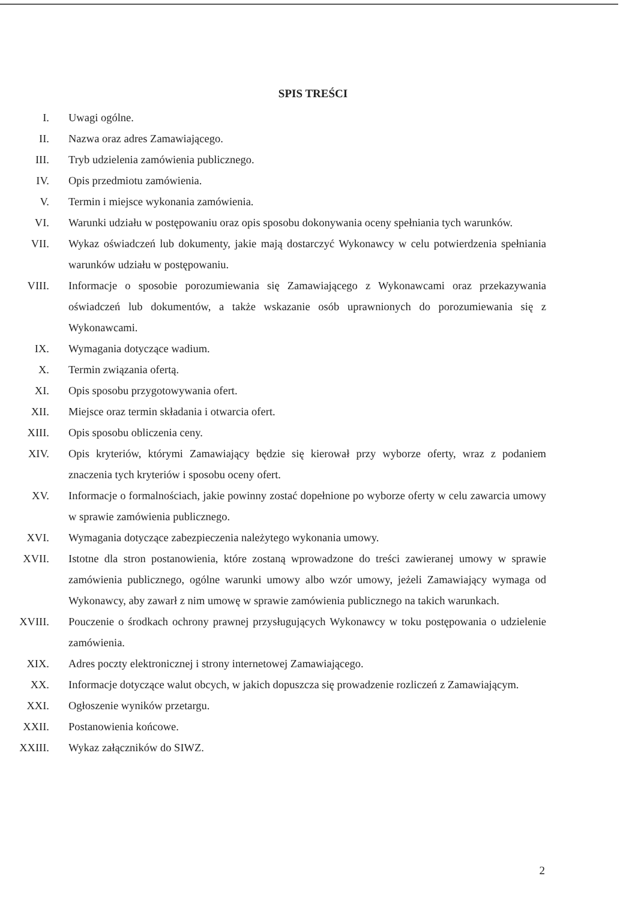SPIS TREŚCI
I. Uwagi ogólne.
II. Nazwa oraz adres Zamawiającego.
III. Tryb udzielenia zamówienia publicznego.
IV. Opis przedmiotu zamówienia.
V. Termin i miejsce wykonania zamówienia.
VI. Warunki udziału w postępowaniu oraz opis sposobu dokonywania oceny spełniania tych warunków.
VII. Wykaz oświadczeń lub dokumenty, jakie mają dostarczyć Wykonawcy w celu potwierdzenia spełniania warunków udziału w postępowaniu.
VIII. Informacje o sposobie porozumiewania się Zamawiającego z Wykonawcami oraz przekazywania oświadczeń lub dokumentów, a także wskazanie osób uprawnionych do porozumiewania się z Wykonawcami.
IX. Wymagania dotyczące wadium.
X. Termin związania ofertą.
XI. Opis sposobu przygotowywania ofert.
XII. Miejsce oraz termin składania i otwarcia ofert.
XIII. Opis sposobu obliczenia ceny.
XIV. Opis kryteriów, którymi Zamawiający będzie się kierował przy wyborze oferty, wraz z podaniem znaczenia tych kryteriów i sposobu oceny ofert.
XV. Informacje o formalnościach, jakie powinny zostać dopełnione po wyborze oferty w celu zawarcia umowy w sprawie zamówienia publicznego.
XVI. Wymagania dotyczące zabezpieczenia należytego wykonania umowy.
XVII. Istotne dla stron postanowienia, które zostaną wprowadzone do treści zawieranej umowy w sprawie zamówienia publicznego, ogólne warunki umowy albo wzór umowy, jeżeli Zamawiający wymaga od Wykonawcy, aby zawarł z nim umowę w sprawie zamówienia publicznego na takich warunkach.
XVIII.
Pouczenie o środkach ochrony prawnej przysługujących Wykonawcy w toku postępowania o udzielenie zamówienia.
XIX. Adres poczty elektronicznej i strony internetowej Zamawiającego.
XX. Informacje dotyczące walut obcych, w jakich dopuszcza się prowadzenie rozliczeń z Zamawiającym.
XXI. Ogłoszenie wyników przetargu.
XXII. Postanowienia końcowe.
XXIII.
Wykaz załączników do SIWZ.
2